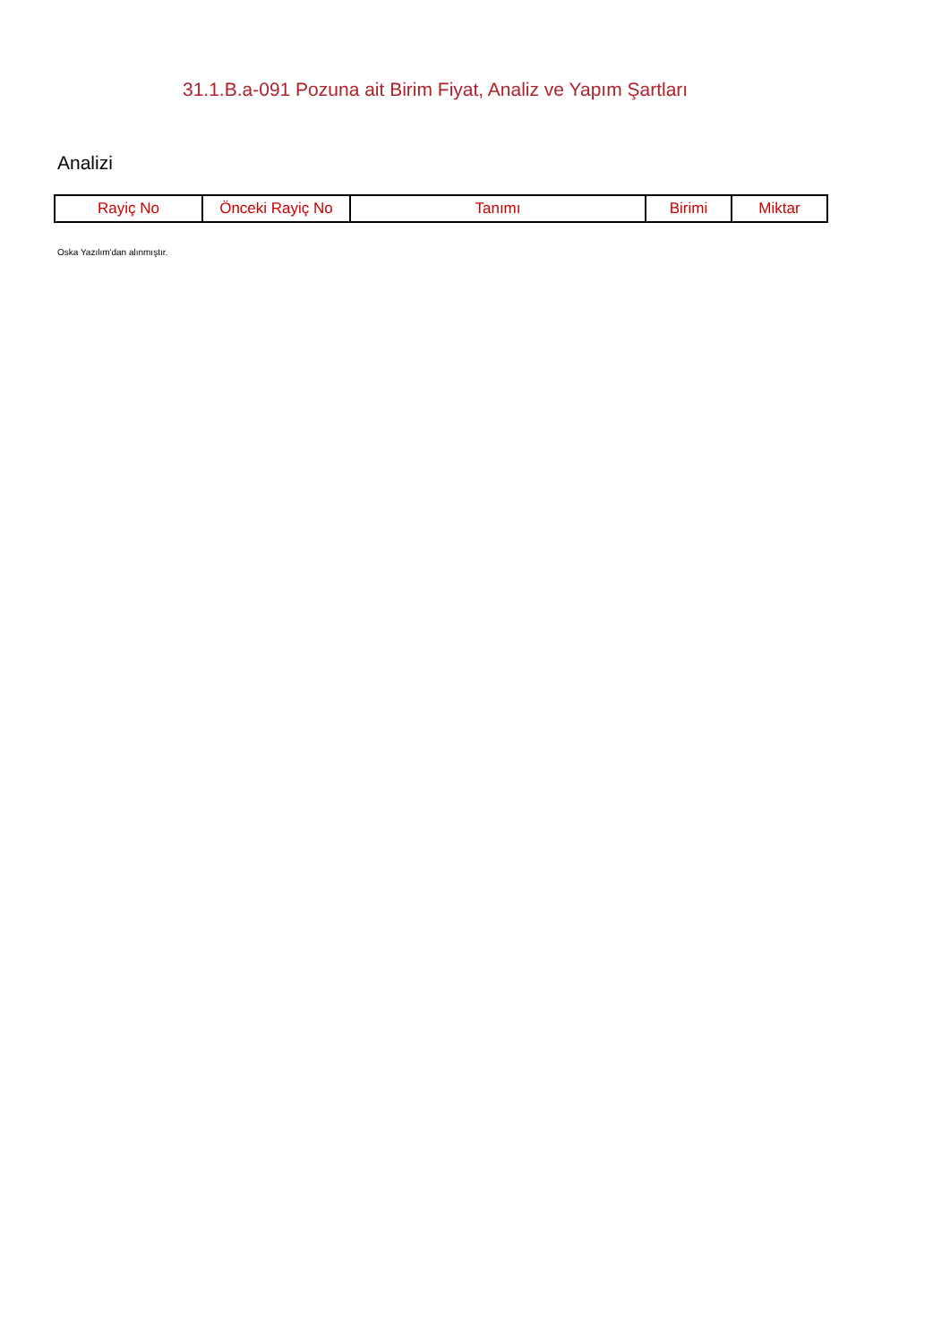31.1.B.a-091 Pozuna ait Birim Fiyat, Analiz ve Yapım Şartları
Analizi
| Rayiç No | Önceki Rayiç No | Tanımı | Birimi | Miktar |
| --- | --- | --- | --- | --- |
Oska Yazılım'dan alınmıştır.